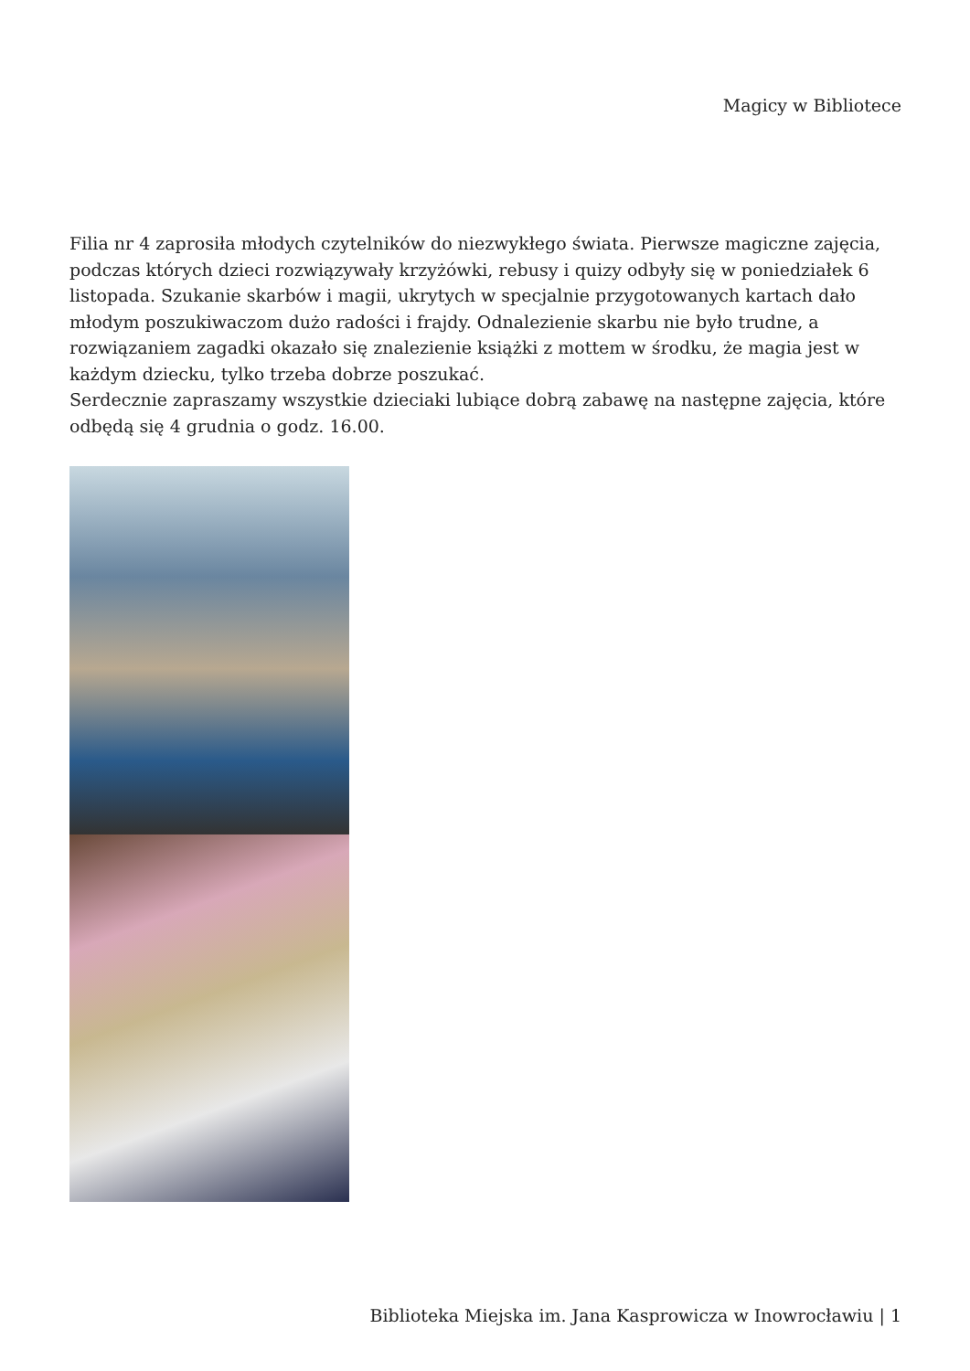Magicy w Bibliotece
Filia nr 4 zaprosiła młodych czytelników do niezwykłego świata. Pierwsze magiczne zajęcia, podczas których dzieci rozwiązywały krzyżówki, rebusy i quizy odbyły się w poniedziałek 6 listopada. Szukanie skarbów i magii, ukrytych w specjalnie przygotowanych kartach dało młodym poszukiwaczom dużo radości i frajdy. Odnalezienie skarbu nie było trudne, a rozwiązaniem zagadki okazało się znalezienie książki z mottem w środku, że magia jest w każdym dziecku, tylko trzeba dobrze poszukać.
Serdecznie zapraszamy wszystkie dzieciaki lubiące dobrą zabawę na następne zajęcia, które odbędą się 4 grudnia o godz. 16.00.
Biblioteka Miejska im. Jana Kasprowicza w Inowrocławiu | 1